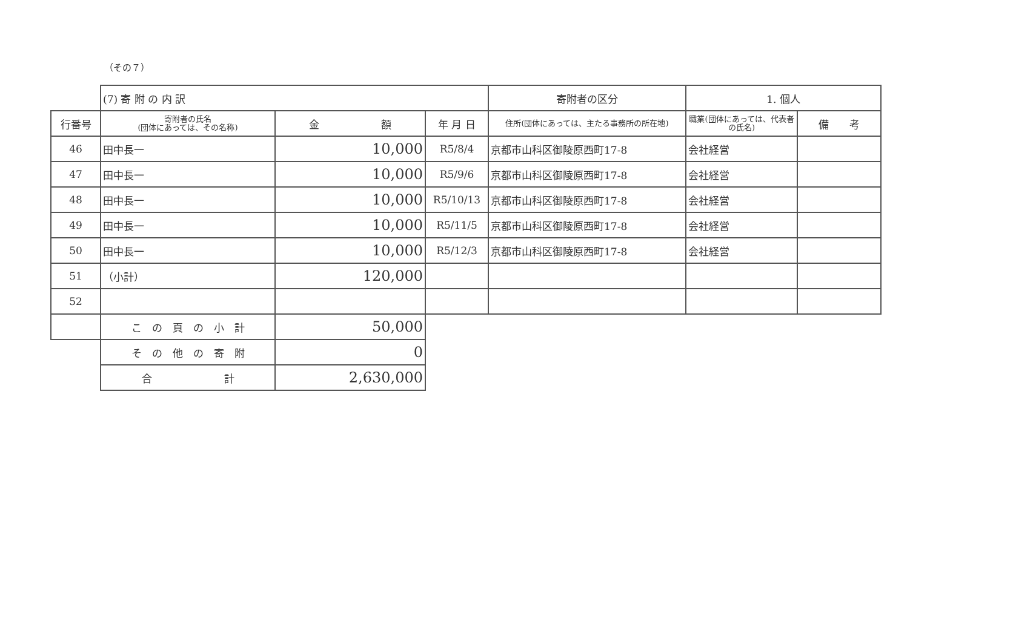（その７）
| | (7) 寄 附 の 内 訳 | | | 寄附者の区分 | 1. 個人 | |
| 行番号 | 寄附者の氏名 (団体にあっては、その名称) | 金 額 | 年 月 日 | 住所(団体にあっては、主たる事務所の所在地) | 職業(団体にあっては、代表者の氏名) | 備 考 |
| 46 | 田中長一 | 10,000 | R5/8/4 | 京都市山科区御陵原西町17-8 | 会社経営 | |
| 47 | 田中長一 | 10,000 | R5/9/6 | 京都市山科区御陵原西町17-8 | 会社経営 | |
| 48 | 田中長一 | 10,000 | R5/10/13 | 京都市山科区御陵原西町17-8 | 会社経営 | |
| 49 | 田中長一 | 10,000 | R5/11/5 | 京都市山科区御陵原西町17-8 | 会社経営 | |
| 50 | 田中長一 | 10,000 | R5/12/3 | 京都市山科区御陵原西町17-8 | 会社経営 | |
| 51 | （小計） | 120,000 | | | | |
| 52 | | | | | | |
| | こ の 頁 の 小 計 | 50,000 | | | | |
| | そ の 他 の 寄 附 | 0 | | | | |
| | 合 計 | 2,630,000 | | | | |